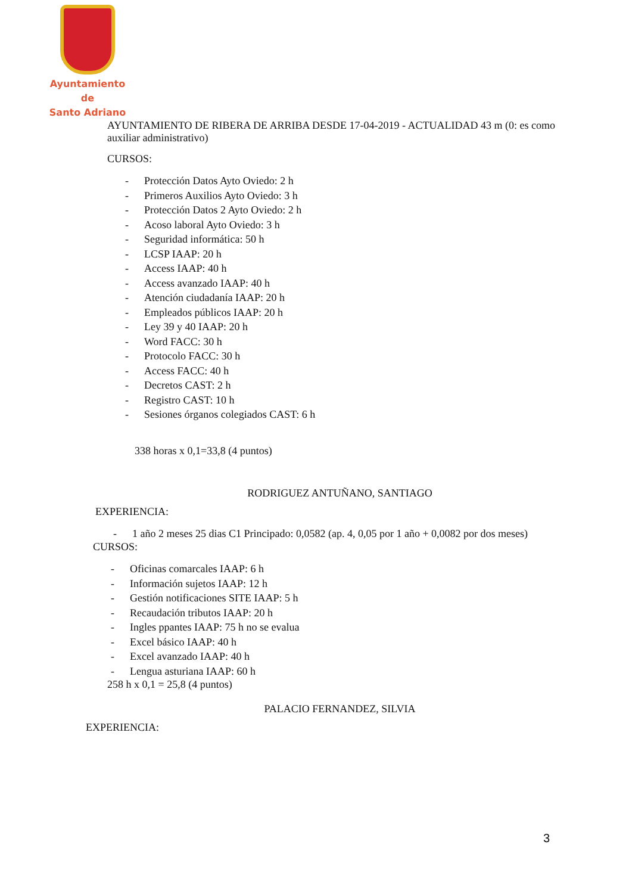Ayuntamiento de
Santo Adriano
AYUNTAMIENTO DE RIBERA DE ARRIBA DESDE 17-04-2019 - ACTUALIDAD 43 m (0: es como auxiliar administrativo)
CURSOS:
- Protección Datos Ayto Oviedo: 2 h
- Primeros Auxilios Ayto Oviedo: 3 h
- Protección Datos 2 Ayto Oviedo: 2 h
- Acoso laboral Ayto Oviedo: 3 h
- Seguridad informática: 50 h
- LCSP IAAP: 20 h
- Access IAAP: 40 h
- Access avanzado IAAP: 40 h
- Atención ciudadanía IAAP: 20 h
- Empleados públicos IAAP: 20 h
- Ley 39 y 40 IAAP: 20 h
- Word FACC: 30 h
- Protocolo FACC: 30 h
- Access FACC: 40 h
- Decretos CAST: 2 h
- Registro CAST: 10 h
- Sesiones órganos colegiados CAST: 6 h
338 horas x 0,1=33,8 (4 puntos)
RODRIGUEZ ANTUÑANO, SANTIAGO
EXPERIENCIA:
- 1 año 2 meses 25 dias C1 Principado: 0,0582 (ap. 4, 0,05 por 1 año + 0,0082 por dos meses)
CURSOS:
- Oficinas comarcales IAAP: 6 h
- Información sujetos IAAP: 12 h
- Gestión notificaciones SITE IAAP: 5 h
- Recaudación tributos IAAP: 20 h
- Ingles ppantes IAAP: 75 h no se evalua
- Excel básico IAAP: 40 h
- Excel avanzado IAAP: 40 h
- Lengua asturiana IAAP: 60 h
258 h x 0,1 = 25,8 (4 puntos)
PALACIO FERNANDEZ, SILVIA
EXPERIENCIA:
3